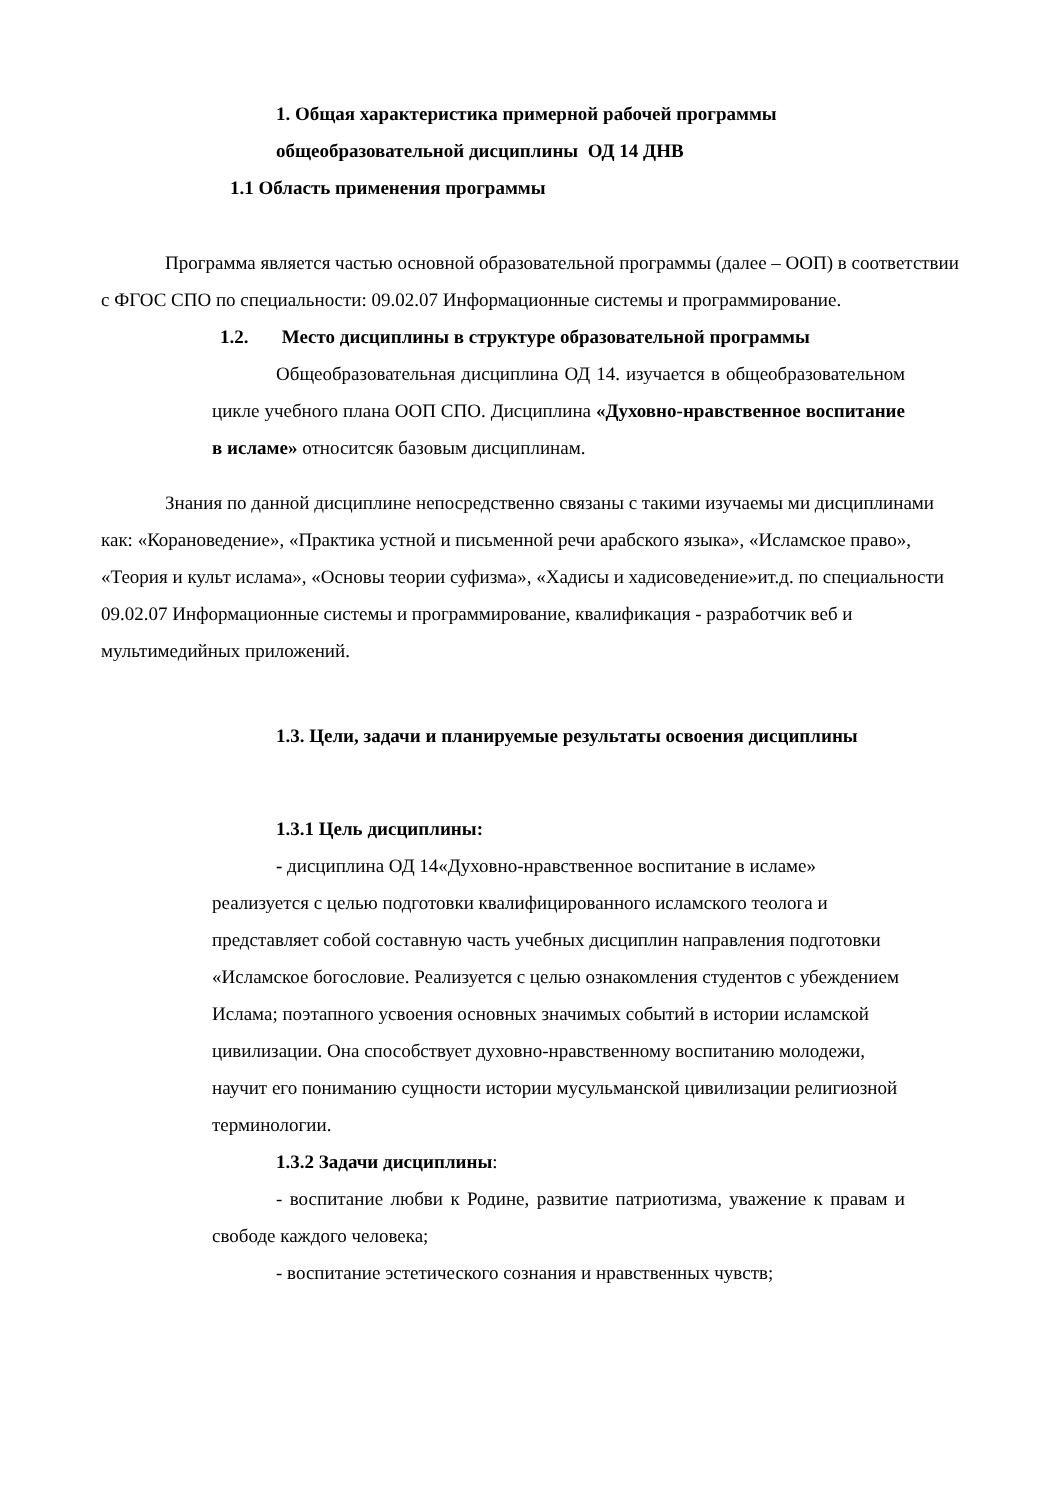1. Общая характеристика примерной рабочей программы
общеобразовательной дисциплины ОД 14 ДНВ
1.1 Область применения программы
Программа является частью основной образовательной программы (далее – ООП) в соответствии с ФГОС СПО по специальности: 09.02.07 Информационные системы и программирование.
1.2. Место дисциплины в структуре образовательной программы
Общеобразовательная дисциплина ОД 14. изучается в общеобразовательном цикле учебного плана ООП СПО. Дисциплина «Духовно-нравственное воспитание в исламе» относитсяк базовым дисциплинам.
Знания по данной дисциплине непосредственно связаны с такими изучаемы ми дисциплинами как: «Корановедение», «Практика устной и письменной речи арабского языка», «Исламское право», «Теория и культ ислама», «Основы теории суфизма», «Хадисы и хадисоведение»ит.д. по специальности 09.02.07 Информационные системы и программирование, квалификация - разработчик веб и мультимедийных приложений.
1.3. Цели, задачи и планируемые результаты освоения дисциплины
1.3.1 Цель дисциплины:
- дисциплина ОД 14«Духовно-нравственное воспитание в исламе» реализуется с целью подготовки квалифицированного исламского теолога и представляет собой составную часть учебных дисциплин направления подготовки «Исламское богословие. Реализуется с целью ознакомления студентов с убеждением Ислама; поэтапного усвоения основных значимых событий в истории исламской цивилизации. Она способствует духовно-нравственному воспитанию молодежи, научит его пониманию сущности истории мусульманской цивилизации религиозной терминологии.
1.3.2 Задачи дисциплины:
- воспитание любви к Родине, развитие патриотизма, уважение к правам и свободе каждого человека;
- воспитание эстетического сознания и нравственных чувств;